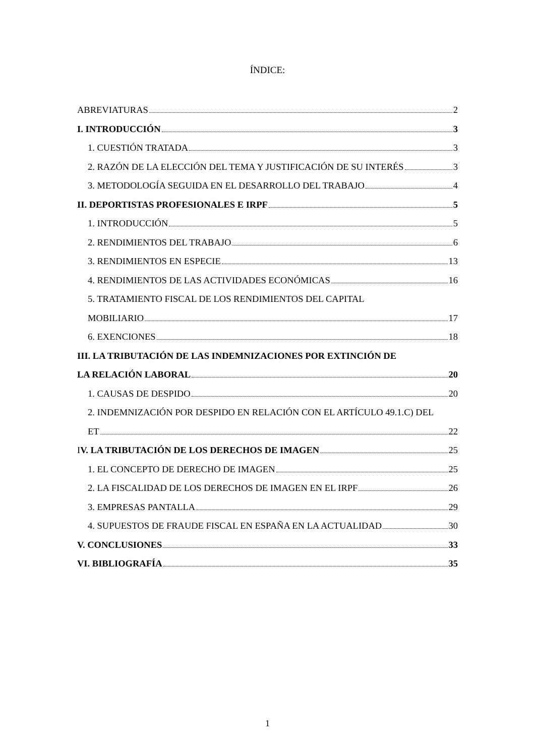ÍNDICE:
ABREVIATURAS 2
I. INTRODUCCIÓN 3
1. CUESTIÓN TRATADA 3
2. RAZÓN DE LA ELECCIÓN DEL TEMA Y JUSTIFICACIÓN DE SU INTERÉS 3
3. METODOLOGÍA SEGUIDA EN EL DESARROLLO DEL TRABAJO 4
II. DEPORTISTAS PROFESIONALES E IRPF 5
1. INTRODUCCIÓN 5
2. RENDIMIENTOS DEL TRABAJO 6
3. RENDIMIENTOS EN ESPECIE 13
4. RENDIMIENTOS DE LAS ACTIVIDADES ECONÓMICAS 16
5. TRATAMIENTO FISCAL DE LOS RENDIMIENTOS DEL CAPITAL
MOBILIARIO 17
6. EXENCIONES 18
III. LA TRIBUTACIÓN DE LAS INDEMNIZACIONES POR EXTINCIÓN DE
LA RELACIÓN LABORAL 20
1. CAUSAS DE DESPIDO 20
2. INDEMNIZACIÓN POR DESPIDO EN RELACIÓN CON EL ARTÍCULO 49.1.C) DEL
ET 22
IV. LA TRIBUTACIÓN DE LOS DERECHOS DE IMAGEN 25
1. EL CONCEPTO DE DERECHO DE IMAGEN 25
2. LA FISCALIDAD DE LOS DERECHOS DE IMAGEN EN EL IRPF 26
3. EMPRESAS PANTALLA 29
4. SUPUESTOS DE FRAUDE FISCAL EN ESPAÑA EN LA ACTUALIDAD 30
V. CONCLUSIONES 33
VI. BIBLIOGRAFÍA 35
1